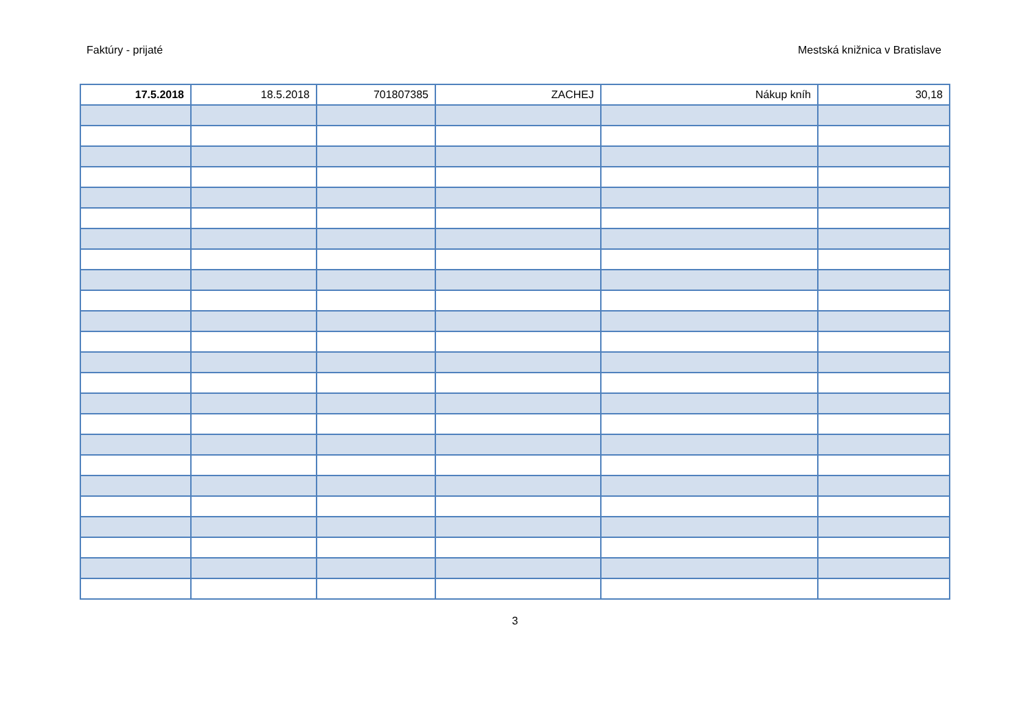Faktúry - prijaté Mestská knižnica v Bratislave
| 17.5.2018 | 18.5.2018 | 701807385 | ZACHEJ | Nákup kníh | 30,18 |
3